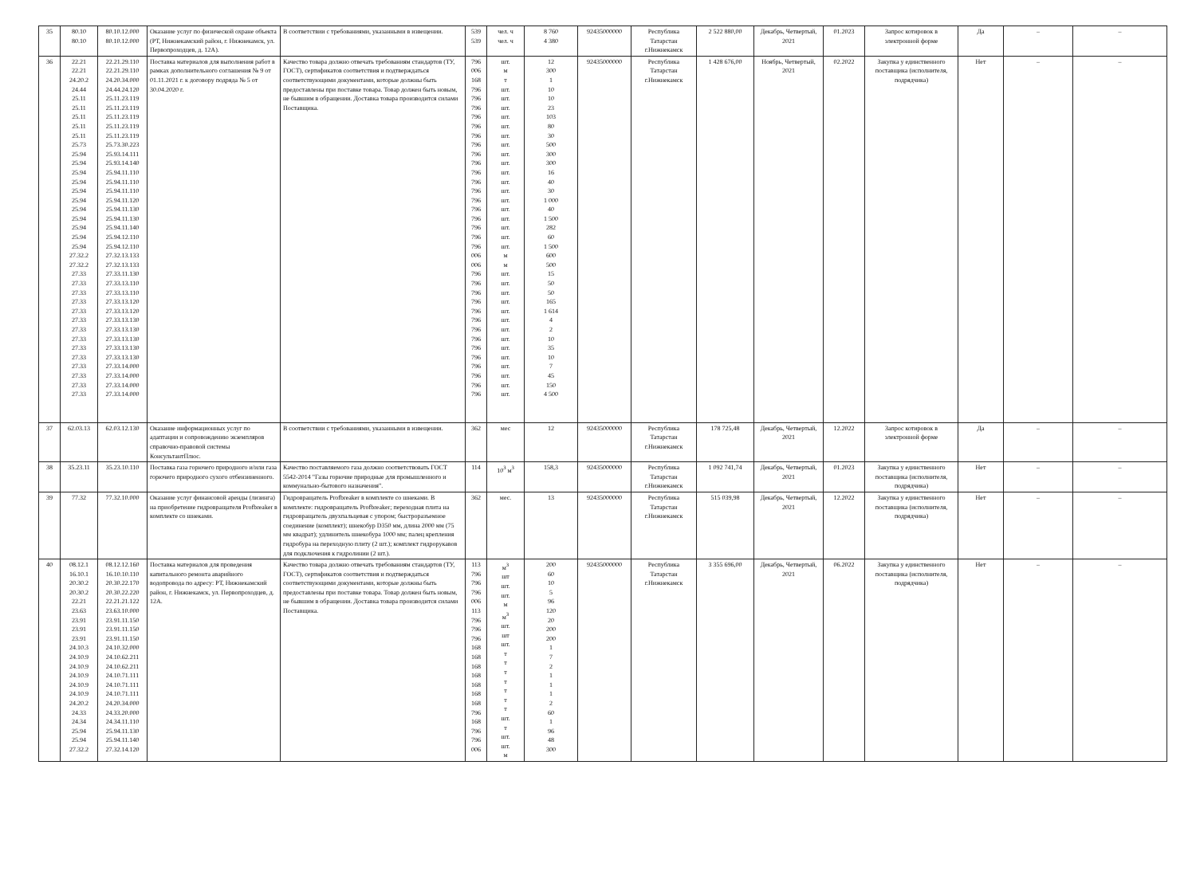| 35 | 80.10 80.10 | 80.10.12.000 80.10.12.000 | Оказание услуг по физической охране объекта (РТ, Нижнекамский район, г. Нижнекамск, ул. Первопроходцев, д. 12А). | В соответствии с требованиями, указанными в извещении. | 539 539 | чел. ч чел. ч | 8 760 4 380 | 92435000000 | Республика Татарстан г.Нижнекамск | 2 522 880,00 | Декабрь, Четвертый, 2021 | 01.2023 | Запрос котировок в электронной форме | Да | – | – |
| 36 | 22.21 22.21 24.20.2 24.44 25.11 25.11 25.11 25.11 25.11 25.73 25.94 25.94 25.94 25.94 25.94 25.94 25.94 25.94 25.94 25.94 25.94 27.32.2 27.32.2 27.33 27.33 27.33 27.33 27.33 27.33 27.33 27.33 27.33 27.33 27.33 27.33 27.33 27.33 | 22.21.29.110 22.21.29.110 24.20.34.000 24.44.24.120 25.11.23.119 25.11.23.119 25.11.23.119 25.11.23.119 25.11.23.119 25.73.30.223 25.93.14.111 25.93.14.140 25.94.11.110 25.94.11.110 25.94.11.110 25.94.11.120 25.94.11.130 25.94.11.130 25.94.11.140 25.94.12.110 25.94.12.110 27.32.13.133 27.32.13.133 27.33.11.130 27.33.13.110 27.33.13.110 27.33.13.120 27.33.13.120 27.33.13.130 27.33.13.130 27.33.13.130 27.33.13.130 27.33.13.130 27.33.14.000 27.33.14.000 27.33.14.000 27.33.14.000 | Поставка материалов для выполнения работ в рамках дополнительного соглашения № 9 от 01.11.2021 г. к договору подряда № 5 от 30.04.2020 г. | Качество товара должно отвечать требованиям стандартов (ТУ, ГОСТ), сертификатов соответствия и подтверждаться соответствующими документами, которые должны быть предоставлены при поставке товара. Товар должен быть новым, не бывшим в обращении. Доставка товара производится силами Поставщика. | 796 006 168 796 796 796 796 796 796 796 796 796 796 796 796 796 796 796 796 796 796 006 006 796 796 796 796 796 796 796 796 796 796 796 796 796 796 | шт. м т шт. шт. шт. шт. шт. шт. шт. шт. шт. шт. шт. шт. шт. шт. шт. шт. шт. шт. м м шт. шт. шт. шт. шт. шт. шт. шт. шт. шт. шт. шт. шт. шт. | 12 300 1 10 10 23 103 80 30 500 300 300 16 40 30 1 000 40 1 500 282 60 1 500 600 500 15 50 50 165 1 614 4 2 10 35 10 7 45 150 4 500 | 92435000000 | Республика Татарстан г.Нижнекамск | 1 428 676,00 | Ноябрь, Четвертый, 2021 | 02.2022 | Закупка у единственного поставщика (исполнителя, подрядчика) | Нет | – | – |
| 37 | 62.03.13 | 62.03.12.130 | Оказание информационных услуг по адаптации и сопровождению экземпляров справочно-правовой системы КонсультантПлюс. | В соответствии с требованиями, указанными в извещении. | 362 | мес | 12 | 92435000000 | Республика Татарстан г.Нижнекамск | 178 725,48 | Декабрь, Четвертый, 2021 | 12.2022 | Запрос котировок в электронной форме | Да | – | – |
| 38 | 35.23.11 | 35.23.10.110 | Поставка газа горючего природного и/или газа горючего природного сухого отбензиненного. | Качество поставляемого газа должно соответствовать ГОСТ 5542-2014 "Газы горючие природные для промышленного и коммунально-бытового назначения". | 114 | 10<sup>3</sup> м<sup>3</sup> | 158,3 | 92435000000 | Республика Татарстан г.Нижнекамск | 1 092 741,74 | Декабрь, Четвертый, 2021 | 01.2023 | Закупка у единственного поставщика (исполнителя, подрядчика) | Нет | – | – |
| 39 | 77.32 | 77.32.10.000 | Оказание услуг финансовой аренды (лизинга) на приобретение гидровращателя Profbreaker в комплекте со шнеками. | Гидровращатель Profbreaker в комплекте со шнеками. В комплекте: гидровращатель Profbreaker; переходная плита на гидровращатель двухпальцевая с упором; быстроразъемное соединение (комплект); шнекобур D350 мм, длина 2000 мм (75 мм квадрат); удлинитель шнекобура 1000 мм; палец крепления гидробура на переходную плиту (2 шт.); комплект гидрорукавов для подключения к гидролинии (2 шт.). | 362 | мес. | 13 | 92435000000 | Республика Татарстан г.Нижнекамск | 515 039,98 | Декабрь, Четвертый, 2021 | 12.2022 | Закупка у единственного поставщика (исполнителя, подрядчика) | Нет | – | – |
| 40 | 08.12.1 16.10.1 20.30.2 20.30.2 22.21 23.63 23.91 23.91 23.91 24.10.3 24.10.9 24.10.9 24.10.9 24.10.9 24.10.9 24.20.2 24.33 24.34 25.94 25.94 27.32.2 | 08.12.12.160 16.10.10.110 20.30.22.170 20.30.22.220 22.21.21.122 23.63.10.000 23.91.11.150 23.91.11.150 23.91.11.150 24.10.32.000 24.10.62.211 24.10.62.211 24.10.71.111 24.10.71.111 24.10.71.111 24.20.34.000 24.33.20.000 24.34.11.110 25.94.11.130 25.94.11.140 27.32.14.120 | Поставка материалов для проведения капитального ремонта аварийного водопровода по адресу: РТ, Нижнекамский район, г. Нижнекамск, ул. Первопроходцев, д. 12А. | Качество товара должно отвечать требованиям стандартов (ТУ, ГОСТ), сертификатов соответствия и подтверждаться соответствующими документами, которые должны быть предоставлены при поставке товара. Товар должен быть новым, не бывшим в обращении. Доставка товара производится силами Поставщика. | 113 796 796 796 006 113 796 796 796 168 168 168 168 168 168 168 796 168 796 796 006 | м<sup>3</sup> шт шт. шт. м м<sup>3</sup> шт. шт шт. т т т т т т т шт. т шт. шт. м | 200 60 10 5 96 120 20 200 200 1 7 2 1 1 1 2 60 1 96 48 300 | 92435000000 | Республика Татарстан г.Нижнекамск | 3 355 696,00 | Декабрь, Четвертый, 2021 | 06.2022 | Закупка у единственного поставщика (исполнителя, подрядчика) | Нет | – | – |